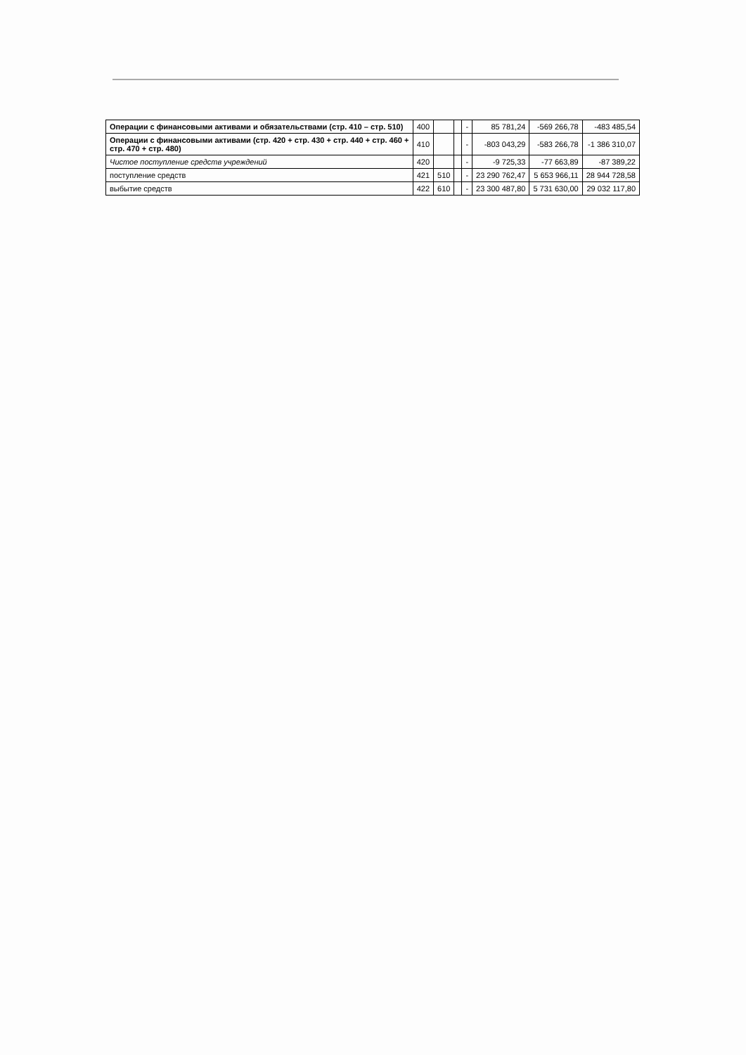| Операции с финансовыми активами и обязательствами (стр. 410 – стр. 510) | 400 | | | - | 85 781,24 | -569 266,78 | -483 485,54 |
| Операции с финансовыми активами (стр. 420 + стр. 430 + стр. 440 + стр. 460 + стр. 470 + стр. 480) | 410 | | | - | -803 043,29 | -583 266,78 | -1 386 310,07 |
| Чистое поступление средств учреждений | 420 | | | - | -9 725,33 | -77 663,89 | -87 389,22 |
| поступление средств | 421 | 510 | | - | 23 290 762,47 | 5 653 966,11 | 28 944 728,58 |
| выбытие средств | 422 | 610 | | - | 23 300 487,80 | 5 731 630,00 | 29 032 117,80 |